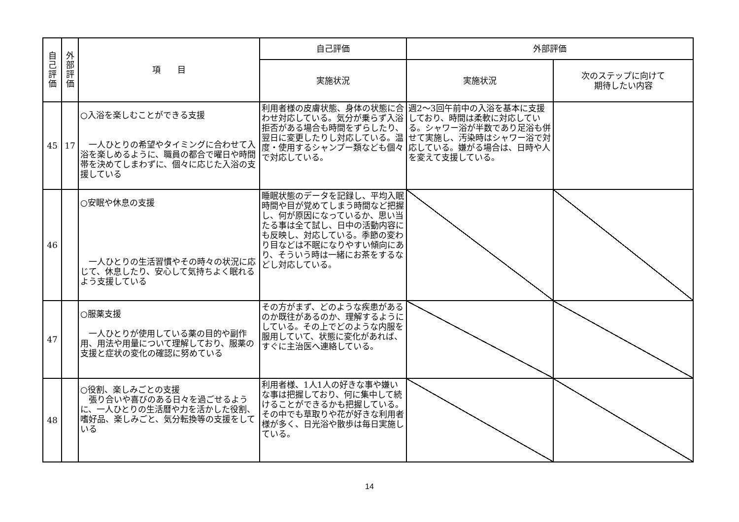| 自 己 評 価 | 外 部 評 価 | 項 目 | 自己評価 | 外部評価 | |
| --- | --- | --- | --- | --- | --- |
| | | | 実施状況 | 実施状況 | 次のステップに向けて 期待したい内容 |
| 45 | 17 | ○入浴を楽しむことができる支援 一人ひとりの希望やタイミングに合わせて入浴を楽しめるように、職員の都合で曜日や時間帯を決めてしまわずに、個々に応じた入浴の支援している | 利用者様の皮膚状態、身体の状態に合わせ対応している。気分が乗らず入浴拒否がある場合も時間をずらしたり、翌日に変更したりし対応している。温度・使用するシャンプー類なども個々で対応している。 | 週2～3回午前中の入浴を基本に支援しており、時間は柔軟に対応している。シャワー浴が半数であり足浴も併せて実施し、汚染時はシャワー浴で対応している。嫌がる場合は、日時や人を変えて支援している。 | |
| 46 | | ○安眠や休息の支援 一人ひとりの生活習慣やその時々の状況に応じて、休息したり、安心して気持ちよく眠れるよう支援している | 睡眠状態のデータを記録し、平均入眠時間や目が覚めてしまう時間など把握し、何が原因になっているか、思い当たる事は全て試し、日中の活動内容にも反映し、対応している。季節の変わり目などは不眠になりやすい傾向にあり、そういう時は一緒にお茶をするなどし対応している。 | | |
| 47 | | ○服薬支援 一人ひとりが使用している薬の目的や副作用、用法や用量について理解しており、服薬の支援と症状の変化の確認に努めている | その方がまず、どのような疾患があるのか既往があるのか、理解するようにしている。その上でどのような内服を服用していて、状態に変化があれば、すぐに主治医へ連絡している。 | | |
| 48 | | ○役割、楽しみごとの支援 張り合いや喜びのある日々を過ごせるように、一人ひとりの生活暦や力を活かした役割、嗜好品、楽しみごと、気分転換等の支援をしている | 利用者様、1人1人の好きな事や嫌いな事は把握しており、何に集中して続けることができるかも把握している。その中でも草取りや花が好きな利用者様が多く、日光浴や散歩は毎日実施している。 | | |
14